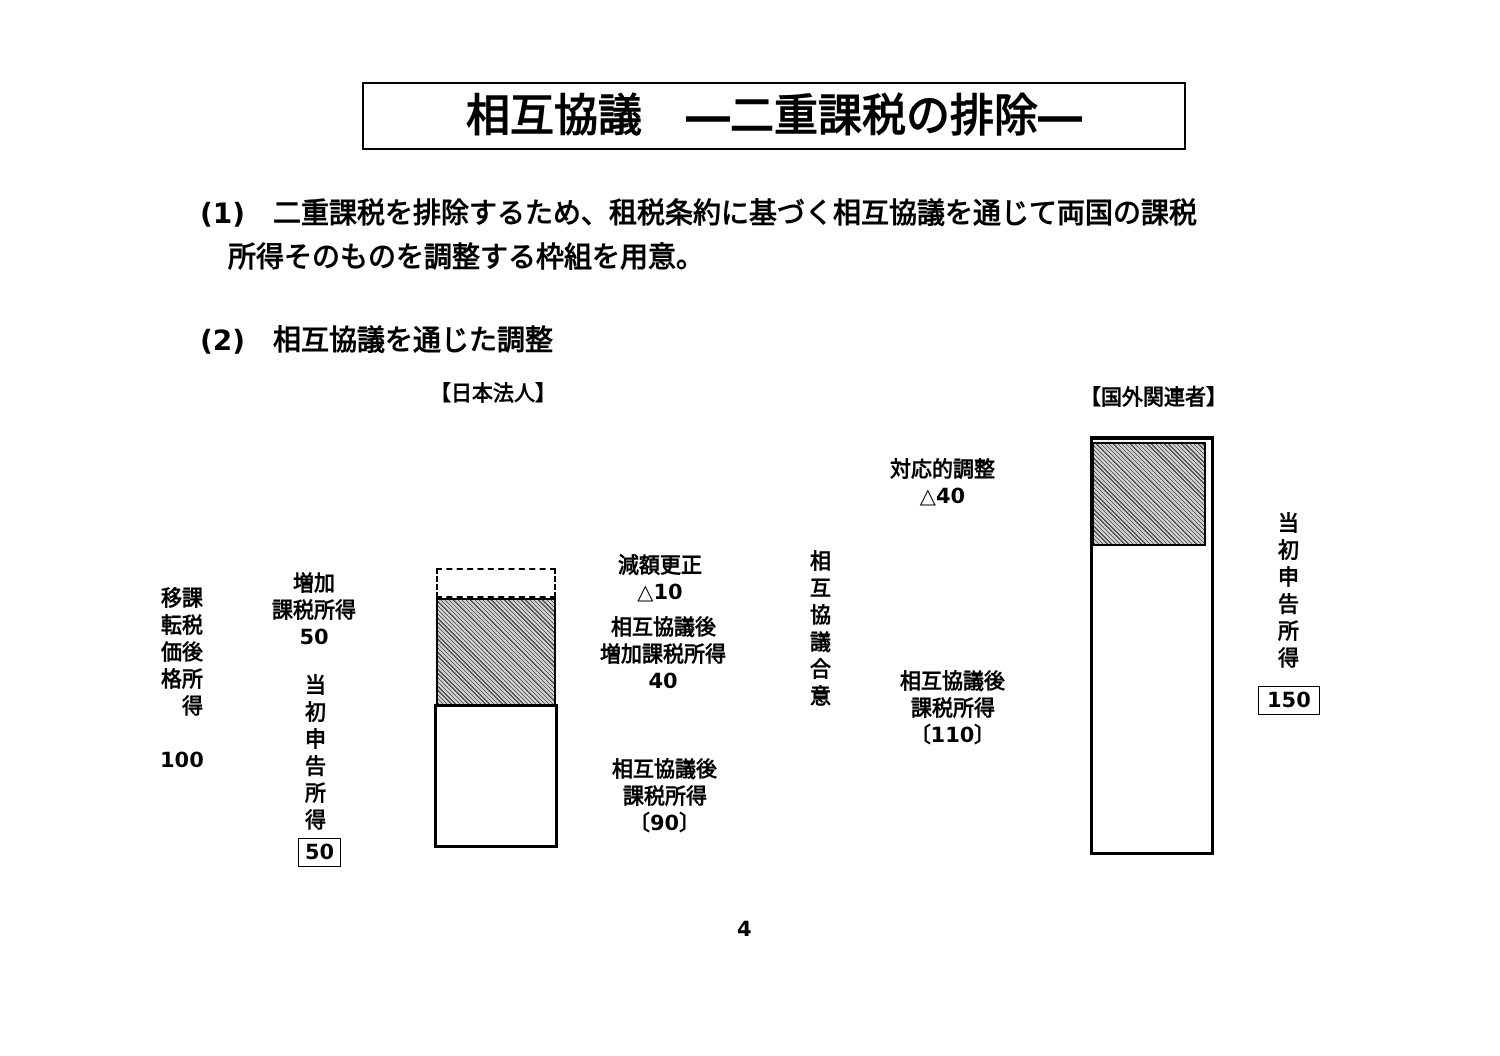相互協議　―二重課税の排除―
(1)　二重課税を排除するため、租税条約に基づく相互協議を通じて両国の課税
　所得そのものを調整する枠組を用意。
(2)　相互協議を通じた調整
【日本法人】 【国外関連者】
移課
転税
価後
格所
　得
100
増加
課税所得
50
当
初
申
告
所
得
50
減額更正
△10
相互協議後
増加課税所得
40
相互協議後
課税所得
〔90〕
相
互
協
議
合
意
対応的調整
△40
相互協議後
課税所得
〔110〕
当
初
申
告
所
得
150
4